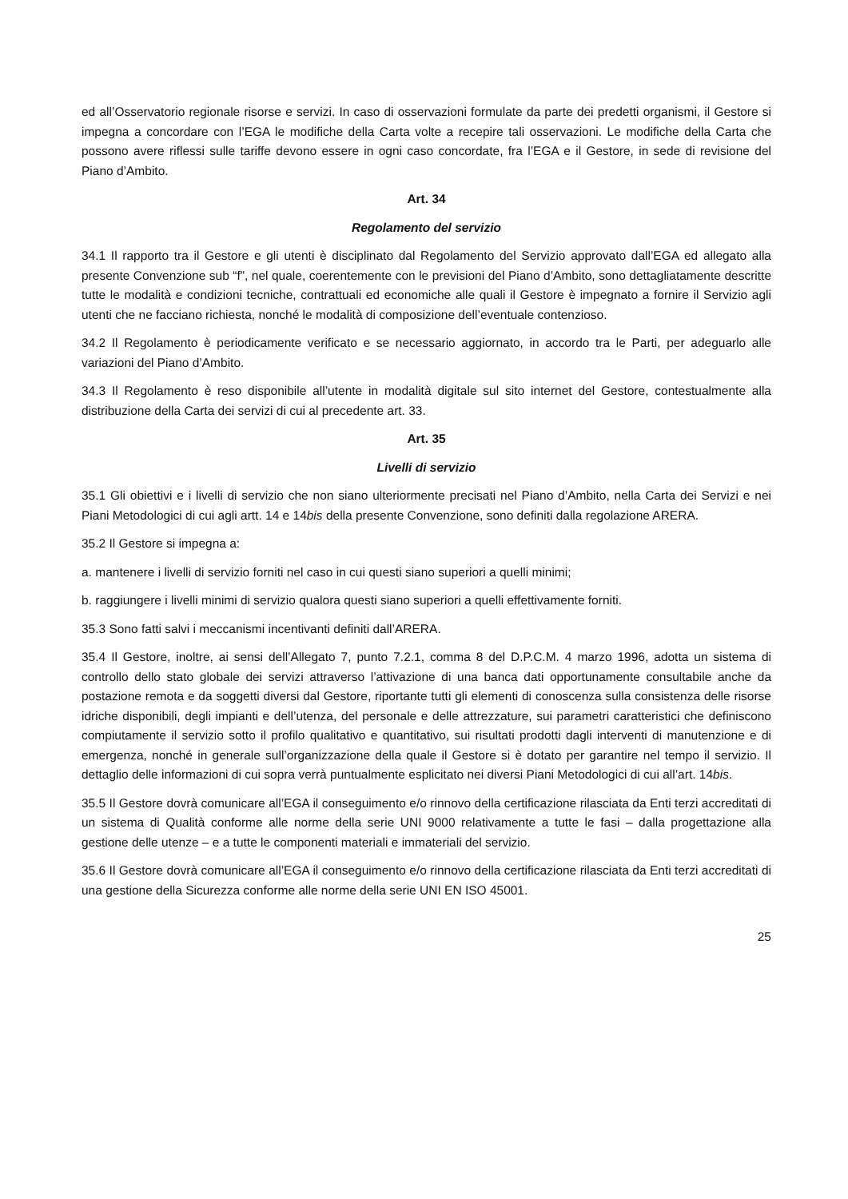ed all’Osservatorio regionale risorse e servizi. In caso di osservazioni formulate da parte dei predetti organismi, il Gestore si impegna a concordare con l’EGA le modifiche della Carta volte a recepire tali osservazioni. Le modifiche della Carta che possono avere riflessi sulle tariffe devono essere in ogni caso concordate, fra l’EGA e il Gestore, in sede di revisione del Piano d’Ambito.
Art. 34
Regolamento del servizio
34.1 Il rapporto tra il Gestore e gli utenti è disciplinato dal Regolamento del Servizio approvato dall’EGA ed allegato alla presente Convenzione sub “f”, nel quale, coerentemente con le previsioni del Piano d’Ambito, sono dettagliatamente descritte tutte le modalità e condizioni tecniche, contrattuali ed economiche alle quali il Gestore è impegnato a fornire il Servizio agli utenti che ne facciano richiesta, nonché le modalità di composizione dell’eventuale contenzioso.
34.2 Il Regolamento è periodicamente verificato e se necessario aggiornato, in accordo tra le Parti, per adeguarlo alle variazioni del Piano d’Ambito.
34.3 Il Regolamento è reso disponibile all’utente in modalità digitale sul sito internet del Gestore, contestualmente alla distribuzione della Carta dei servizi di cui al precedente art. 33.
Art. 35
Livelli di servizio
35.1 Gli obiettivi e i livelli di servizio che non siano ulteriormente precisati nel Piano d’Ambito, nella Carta dei Servizi e nei Piani Metodologici di cui agli artt. 14 e 14bis della presente Convenzione, sono definiti dalla regolazione ARERA.
35.2 Il Gestore si impegna a:
a. mantenere i livelli di servizio forniti nel caso in cui questi siano superiori a quelli minimi;
b. raggiungere i livelli minimi di servizio qualora questi siano superiori a quelli effettivamente forniti.
35.3 Sono fatti salvi i meccanismi incentivanti definiti dall’ARERA.
35.4 Il Gestore, inoltre, ai sensi dell’Allegato 7, punto 7.2.1, comma 8 del D.P.C.M. 4 marzo 1996, adotta un sistema di controllo dello stato globale dei servizi attraverso l’attivazione di una banca dati opportunamente consultabile anche da postazione remota e da soggetti diversi dal Gestore, riportante tutti gli elementi di conoscenza sulla consistenza delle risorse idriche disponibili, degli impianti e dell’utenza, del personale e delle attrezzature, sui parametri caratteristici che definiscono compiutamente il servizio sotto il profilo qualitativo e quantitativo, sui risultati prodotti dagli interventi di manutenzione e di emergenza, nonché in generale sull’organizzazione della quale il Gestore si è dotato per garantire nel tempo il servizio. Il dettaglio delle informazioni di cui sopra verrà puntualmente esplicitato nei diversi Piani Metodologici di cui all’art. 14bis.
35.5 Il Gestore dovrà comunicare all’EGA il conseguimento e/o rinnovo della certificazione rilasciata da Enti terzi accreditati di un sistema di Qualità conforme alle norme della serie UNI 9000 relativamente a tutte le fasi – dalla progettazione alla gestione delle utenze – e a tutte le componenti materiali e immateriali del servizio.
35.6 Il Gestore dovrà comunicare all’EGA il conseguimento e/o rinnovo della certificazione rilasciata da Enti terzi accreditati di una gestione della Sicurezza conforme alle norme della serie UNI EN ISO 45001.
25